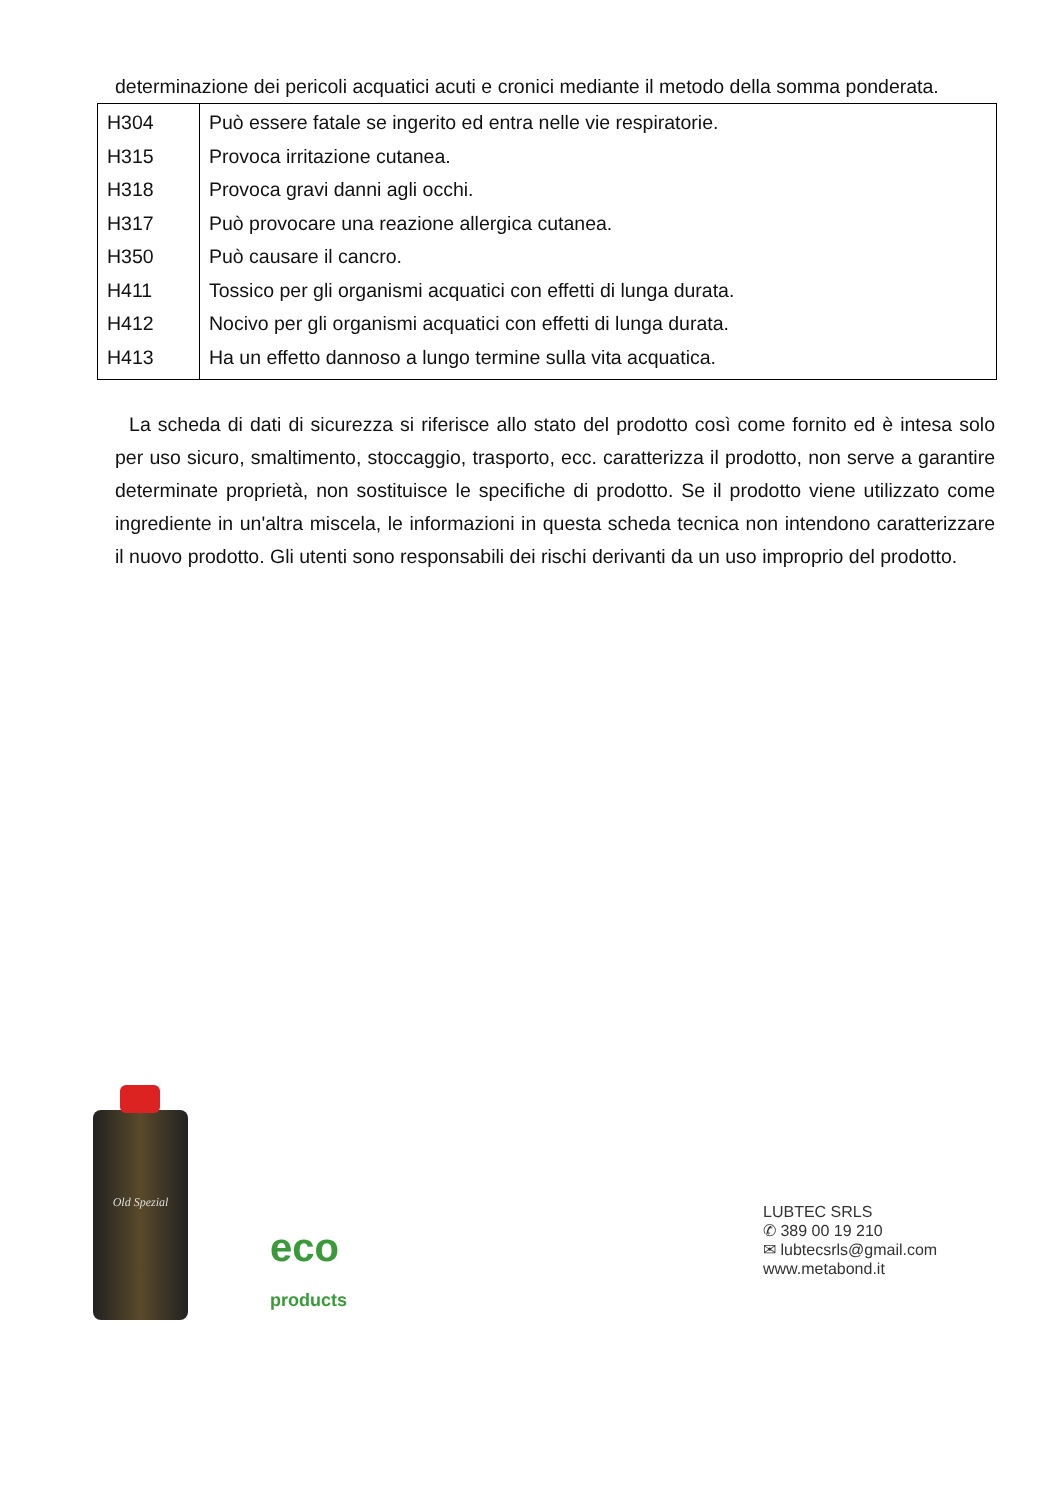determinazione dei pericoli acquatici acuti e cronici mediante il metodo della somma ponderata.
| H304 | Può essere fatale se ingerito ed entra nelle vie respiratorie. |
| H315 | Provoca irritazione cutanea. |
| H318 | Provoca gravi danni agli occhi. |
| H317 | Può provocare una reazione allergica cutanea. |
| H350 | Può causare il cancro. |
| H411 | Tossico per gli organismi acquatici con effetti di lunga durata. |
| H412 | Nocivo per gli organismi acquatici con effetti di lunga durata. |
| H413 | Ha un effetto dannoso a lungo termine sulla vita acquatica. |
La scheda di dati di sicurezza si riferisce allo stato del prodotto così come fornito ed è intesa solo per uso sicuro, smaltimento, stoccaggio, trasporto, ecc. caratterizza il prodotto, non serve a garantire determinate proprietà, non sostituisce le specifiche di prodotto. Se il prodotto viene utilizzato come ingrediente in un'altra miscela, le informazioni in questa scheda tecnica non intendono caratterizzare il nuovo prodotto. Gli utenti sono responsabili dei rischi derivanti da un uso improprio del prodotto.
Old Spezial
eco
products
LUBTEC SRLS
✆ 389 00 19 210
✉ lubtecsrls@gmail.com
www.metabond.it